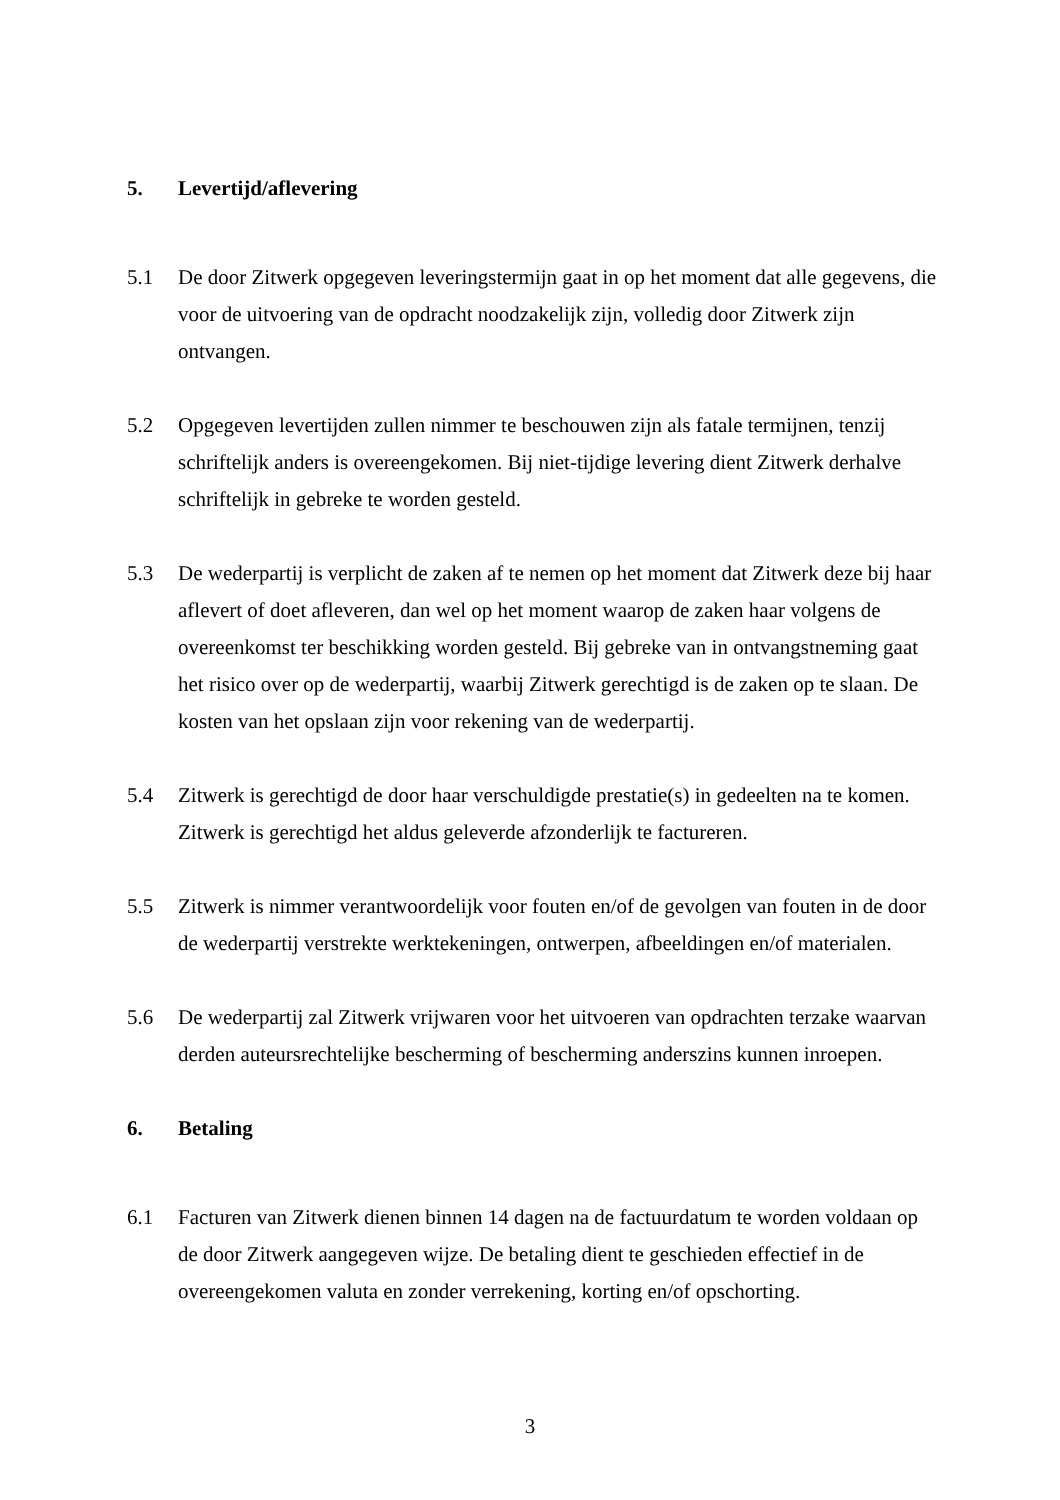5. Levertijd/aflevering
5.1 De door Zitwerk opgegeven leveringstermijn gaat in op het moment dat alle gegevens, die voor de uitvoering van de opdracht noodzakelijk zijn, volledig door Zitwerk zijn ontvangen.
5.2 Opgegeven levertijden zullen nimmer te beschouwen zijn als fatale termijnen, tenzij schriftelijk anders is overeengekomen. Bij niet-tijdige levering dient Zitwerk derhalve schriftelijk in gebreke te worden gesteld.
5.3 De wederpartij is verplicht de zaken af te nemen op het moment dat Zitwerk deze bij haar aflevert of doet afleveren, dan wel op het moment waarop de zaken haar volgens de overeenkomst ter beschikking worden gesteld. Bij gebreke van in ontvangstneming gaat het risico over op de wederpartij, waarbij Zitwerk gerechtigd is de zaken op te slaan. De kosten van het opslaan zijn voor rekening van de wederpartij.
5.4 Zitwerk is gerechtigd de door haar verschuldigde prestatie(s) in gedeelten na te komen. Zitwerk is gerechtigd het aldus geleverde afzonderlijk te factureren.
5.5 Zitwerk is nimmer verantwoordelijk voor fouten en/of de gevolgen van fouten in de door de wederpartij verstrekte werktekeningen, ontwerpen, afbeeldingen en/of materialen.
5.6 De wederpartij zal Zitwerk vrijwaren voor het uitvoeren van opdrachten terzake waarvan derden auteursrechtelijke bescherming of bescherming anderszins kunnen inroepen.
6. Betaling
6.1 Facturen van Zitwerk dienen binnen 14 dagen na de factuurdatum te worden voldaan op de door Zitwerk aangegeven wijze. De betaling dient te geschieden effectief in de overeengekomen valuta en zonder verrekening, korting en/of opschorting.
3